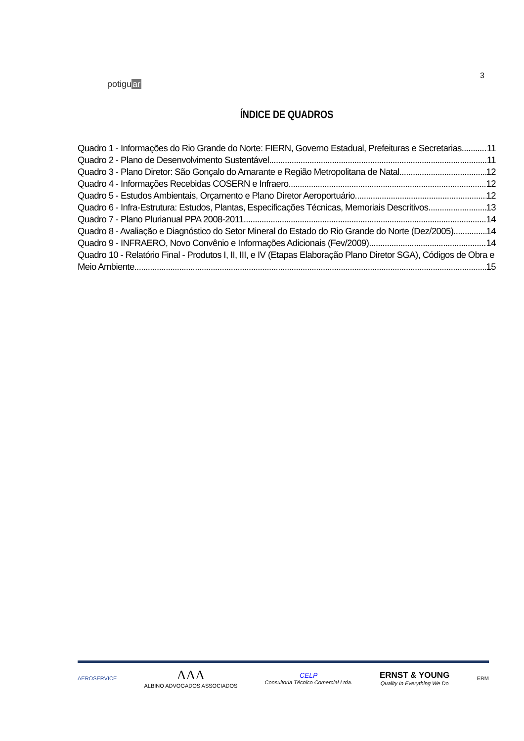potiguar
3
ÍNDICE DE QUADROS
Quadro 1 - Informações do Rio Grande do Norte: FIERN, Governo Estadual, Prefeituras e Secretarias 11
Quadro 2 - Plano de Desenvolvimento Sustentável 11
Quadro 3 - Plano Diretor: São Gonçalo do Amarante e Região Metropolitana de Natal 12
Quadro 4 - Informações Recebidas COSERN e Infraero 12
Quadro 5 - Estudos Ambientais, Orçamento e Plano Diretor Aeroportuário 12
Quadro 6 - Infra-Estrutura: Estudos, Plantas, Especificações Técnicas, Memoriais Descritivos 13
Quadro 7 - Plano Plurianual PPA 2008-2011 14
Quadro 8 - Avaliação e Diagnóstico do Setor Mineral do Estado do Rio Grande do Norte (Dez/2005) 14
Quadro 9 - INFRAERO, Novo Convênio e Informações Adicionais (Fev/2009) 14
Quadro 10 - Relatório Final - Produtos I, II, III, e IV (Etapas Elaboração Plano Diretor SGA), Códigos de Obra e
Meio Ambiente 15
AEROSERVICE
AAA
ALBINO ADVOGADOS ASSOCIADOS
CELP
Consultoria Técnico Comercial Ltda.
ERNST & YOUNG
Quality In Everything We Do
ERM